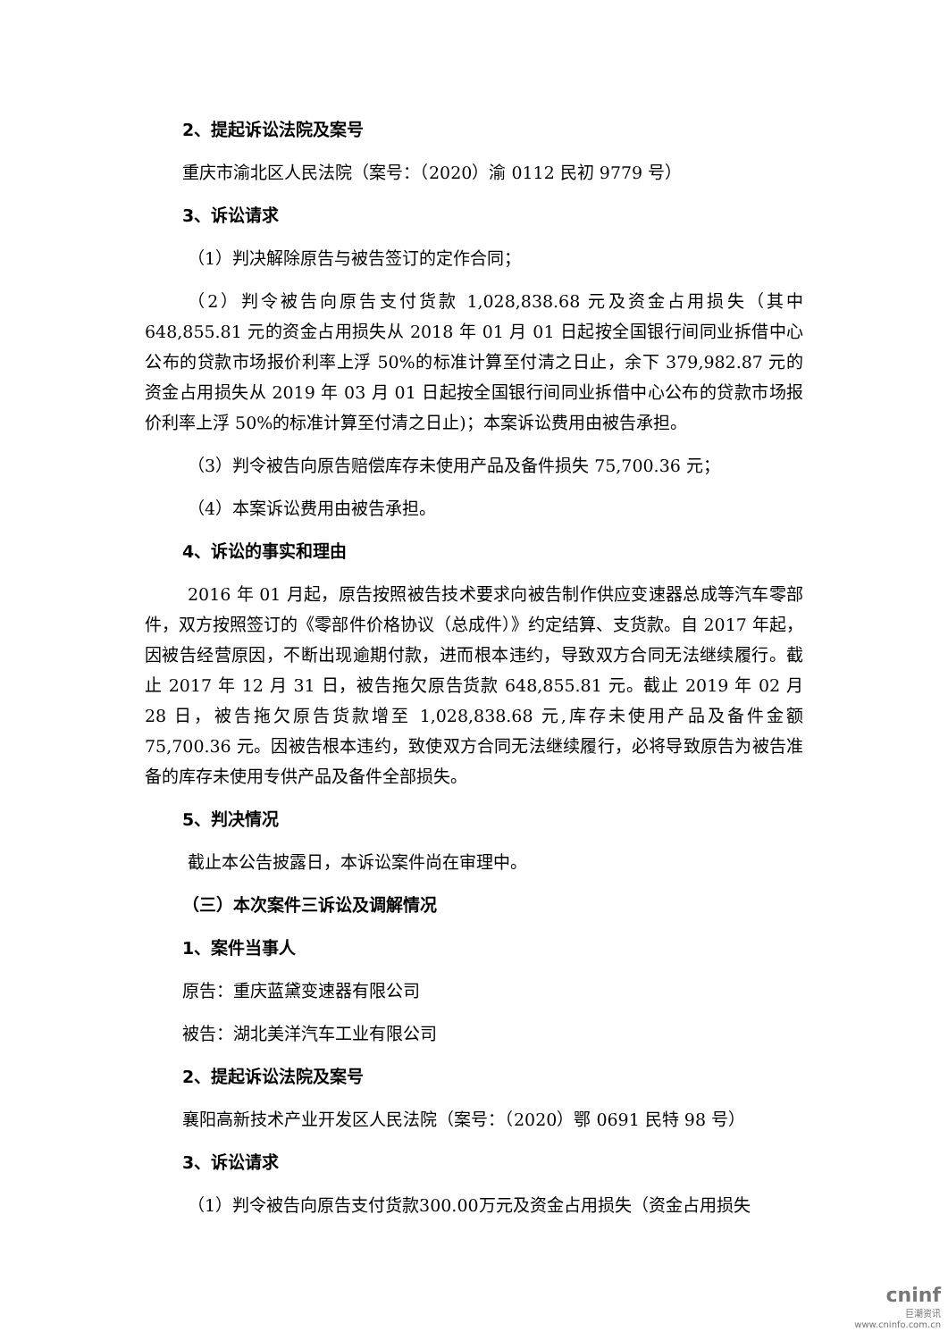2、提起诉讼法院及案号
重庆市渝北区人民法院（案号：（2020）渝 0112 民初 9779 号）
3、诉讼请求
（1）判决解除原告与被告签订的定作合同；
（2）判令被告向原告支付货款 1,028,838.68 元及资金占用损失（其中 648,855.81 元的资金占用损失从 2018 年 01 月 01 日起按全国银行间同业拆借中心公布的贷款市场报价利率上浮 50%的标准计算至付清之日止，余下 379,982.87 元的资金占用损失从 2019 年 03 月 01 日起按全国银行间同业拆借中心公布的贷款市场报价利率上浮 50%的标准计算至付清之日止)；本案诉讼费用由被告承担。
（3）判令被告向原告赔偿库存未使用产品及备件损失 75,700.36 元；
（4）本案诉讼费用由被告承担。
4、诉讼的事实和理由
2016 年 01 月起，原告按照被告技术要求向被告制作供应变速器总成等汽车零部件，双方按照签订的《零部件价格协议（总成件）》约定结算、支货款。自 2017 年起，因被告经营原因，不断出现逾期付款，进而根本违约，导致双方合同无法继续履行。截止 2017 年 12 月 31 日，被告拖欠原告货款 648,855.81 元。截止 2019 年 02 月 28 日，被告拖欠原告货款增至 1,028,838.68 元,库存未使用产品及备件金额 75,700.36 元。因被告根本违约，致使双方合同无法继续履行，必将导致原告为被告准备的库存未使用专供产品及备件全部损失。
5、判决情况
截止本公告披露日，本诉讼案件尚在审理中。
（三）本次案件三诉讼及调解情况
1、案件当事人
原告：重庆蓝黛变速器有限公司
被告：湖北美洋汽车工业有限公司
2、提起诉讼法院及案号
襄阳高新技术产业开发区人民法院（案号：（2020）鄂 0691 民特 98 号）
3、诉讼请求
（1）判令被告向原告支付货款300.00万元及资金占用损失（资金占用损失
cninf
巨潮资讯
www.cninfo.com.cn